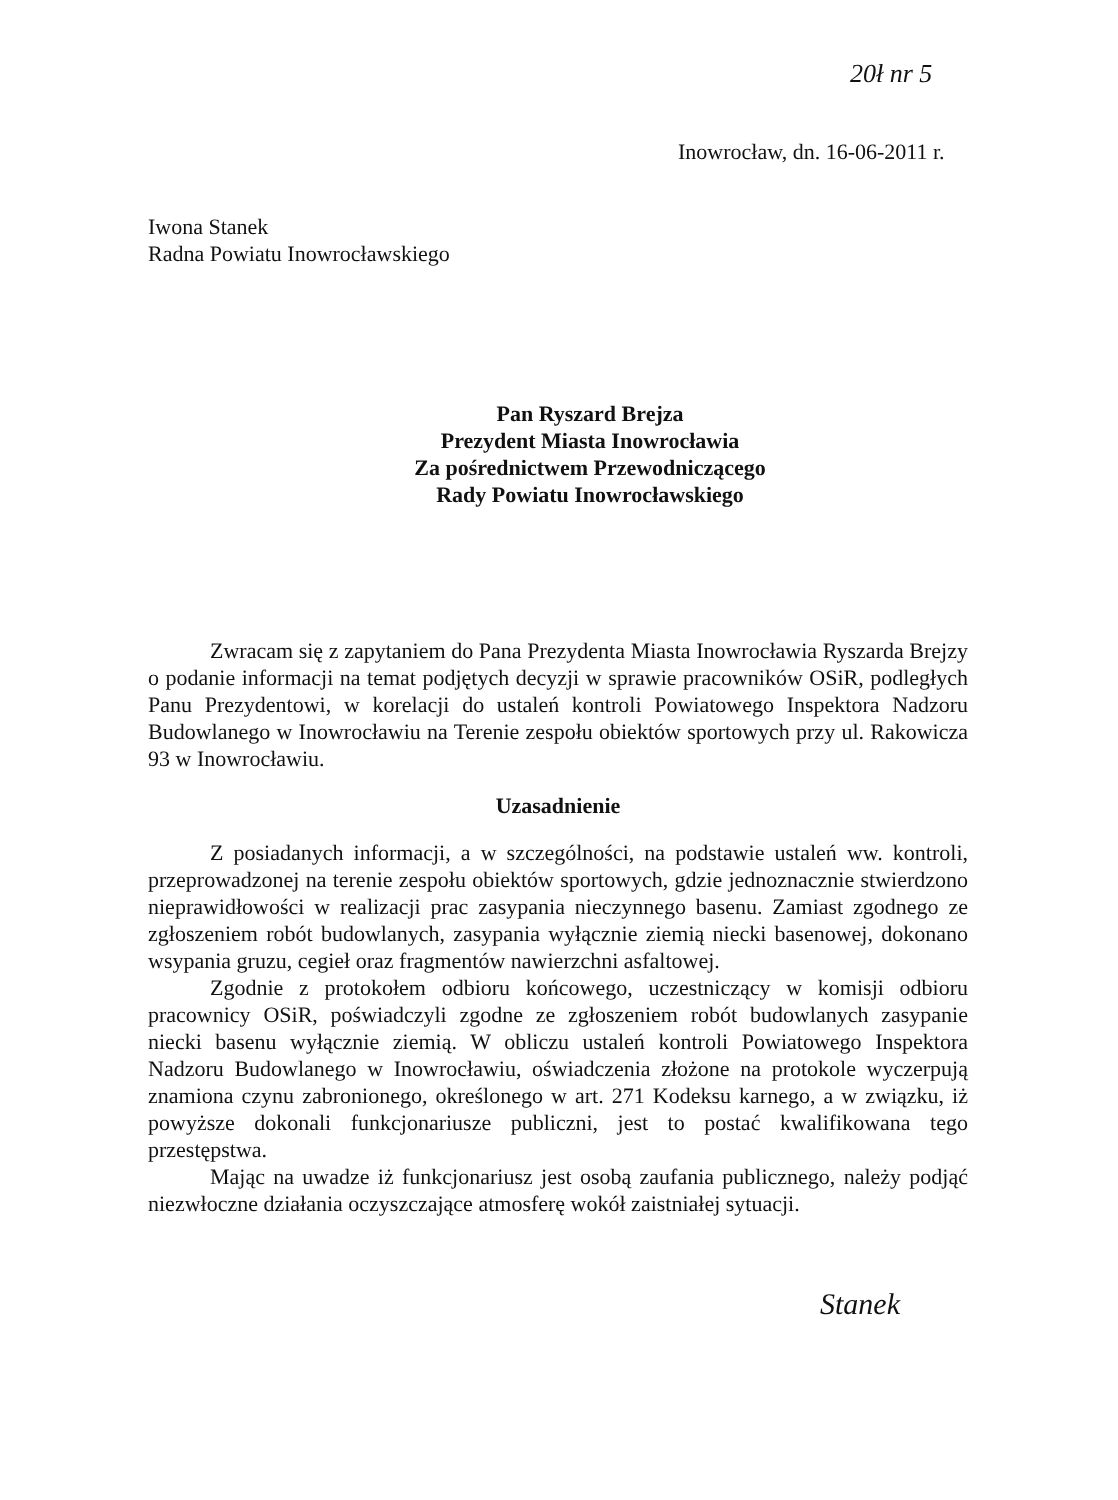20ł nr 5
Inowrocław, dn. 16-06-2011 r.
Iwona Stanek
Radna Powiatu Inowrocławskiego
Pan Ryszard Brejza
Prezydent Miasta Inowrocławia
Za pośrednictwem Przewodniczącego
Rady Powiatu Inowrocławskiego
Zwracam się z zapytaniem do Pana Prezydenta Miasta Inowrocławia Ryszarda Brejzy o podanie informacji na temat podjętych decyzji w sprawie pracowników OSiR, podległych Panu Prezydentowi, w korelacji do ustaleń kontroli Powiatowego Inspektora Nadzoru Budowlanego w Inowrocławiu na Terenie zespołu obiektów sportowych przy ul. Rakowicza 93 w Inowrocławiu.
Uzasadnienie
Z posiadanych informacji, a w szczególności, na podstawie ustaleń ww. kontroli, przeprowadzonej na terenie zespołu obiektów sportowych, gdzie jednoznacznie stwierdzono nieprawidłowości w realizacji prac zasypania nieczynnego basenu. Zamiast zgodnego ze zgłoszeniem robót budowlanych, zasypania wyłącznie ziemią niecki basenowej, dokonano wsypania gruzu, cegieł oraz fragmentów nawierzchni asfaltowej.
Zgodnie z protokołem odbioru końcowego, uczestniczący w komisji odbioru pracownicy OSiR, poświadczyli zgodne ze zgłoszeniem robót budowlanych zasypanie niecki basenu wyłącznie ziemią. W obliczu ustaleń kontroli Powiatowego Inspektora Nadzoru Budowlanego w Inowrocławiu, oświadczenia złożone na protokole wyczerpują znamiona czynu zabronionego, określonego w art. 271 Kodeksu karnego, a w związku, iż powyższe dokonali funkcjonariusze publiczni, jest to postać kwalifikowana tego przestępstwa.
Mając na uwadze iż funkcjonariusz jest osobą zaufania publicznego, należy podjąć niezwłoczne działania oczyszczające atmosferę wokół zaistniałej sytuacji.
Stanek